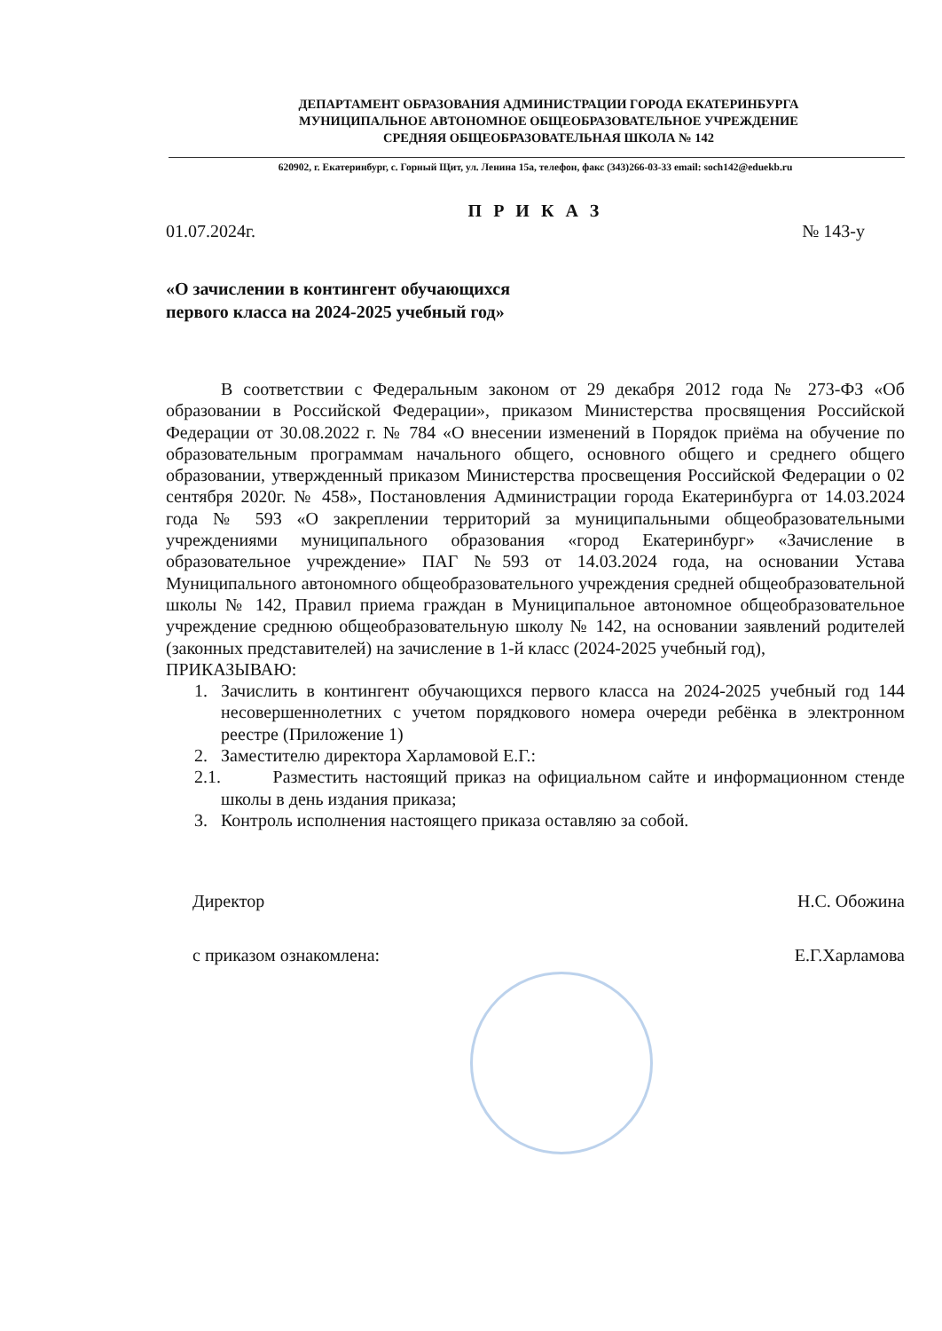ДЕПАРТАМЕНТ ОБРАЗОВАНИЯ АДМИНИСТРАЦИИ ГОРОДА ЕКАТЕРИНБУРГА
МУНИЦИПАЛЬНОЕ АВТОНОМНОЕ ОБЩЕОБРАЗОВАТЕЛЬНОЕ УЧРЕЖДЕНИЕ
СРЕДНЯЯ ОБЩЕОБРАЗОВАТЕЛЬНАЯ ШКОЛА № 142
620902, г. Екатеринбург, с. Горный Щит, ул. Ленина 15а, телефон, факс (343)266-03-33 email: soch142@eduekb.ru
П Р И К А З
01.07.2024г. № 143-у
«О зачислении в контингент обучающихся
первого класса на 2024-2025 учебный год»
В соответствии с Федеральным законом от 29 декабря 2012 года № 273-ФЗ «Об образовании в Российской Федерации», приказом Министерства просвящения Российской Федерации от 30.08.2022 г. № 784 «О внесении изменений в Порядок приёма на обучение по образовательным программам начального общего, основного общего и среднего общего образовании, утвержденный приказом Министерства просвещения Российской Федерации о 02 сентября 2020г. № 458», Постановления Администрации города Екатеринбурга от 14.03.2024 года № 593 «О закреплении территорий за муниципальными общеобразовательными учреждениями муниципального образования «город Екатеринбург» «Зачисление в образовательное учреждение» ПАГ №593 от 14.03.2024 года, на основании Устава Муниципального автономного общеобразовательного учреждения средней общеобразовательной школы № 142, Правил приема граждан в Муниципальное автономное общеобразовательное учреждение среднюю общеобразовательную школу № 142, на основании заявлений родителей (законных представителей) на зачисление в 1-й класс (2024-2025 учебный год),
ПРИКАЗЫВАЮ:
1. Зачислить в контингент обучающихся первого класса на 2024-2025 учебный год 144 несовершеннолетних с учетом порядкового номера очереди ребёнка в электронном реестре (Приложение 1)
2. Заместителю директора Харламовой Е.Г.:
2.1. Разместить настоящий приказ на официальном сайте и информационном стенде школы в день издания приказа;
3. Контроль исполнения настоящего приказа оставляю за собой.
Директор Н.С. Обожина
с приказом ознакомлена: Е.Г.Харламова